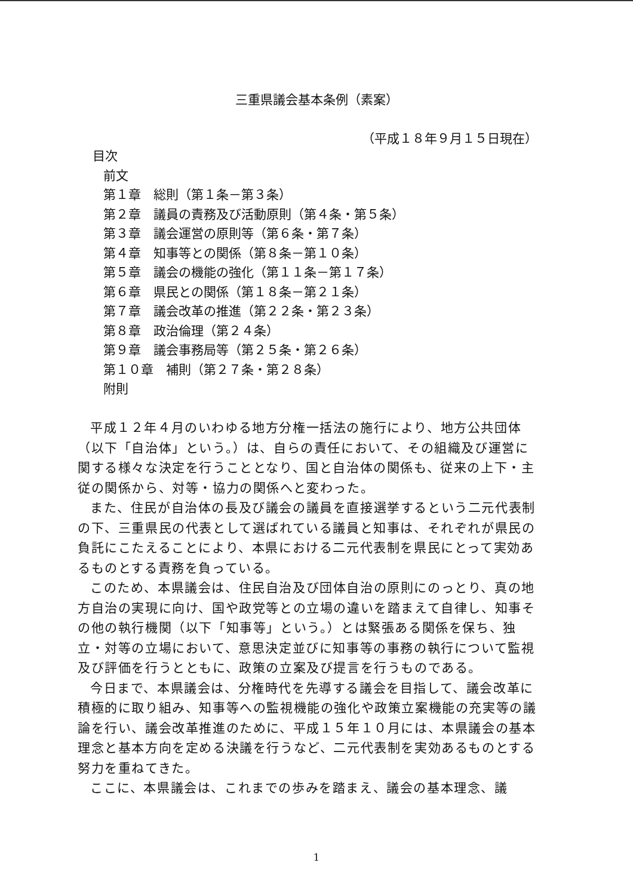三重県議会基本条例（素案）
（平成１８年９月１５日現在）
目次
前文
第１章　総則（第１条－第３条）
第２章　議員の責務及び活動原則（第４条・第５条）
第３章　議会運営の原則等（第６条・第７条）
第４章　知事等との関係（第８条－第１０条）
第５章　議会の機能の強化（第１１条－第１７条）
第６章　県民との関係（第１８条－第２１条）
第７章　議会改革の推進（第２２条・第２３条）
第８章　政治倫理（第２４条）
第９章　議会事務局等（第２５条・第２６条）
第１０章　補則（第２７条・第２８条）
附則
平成１２年４月のいわゆる地方分権一括法の施行により、地方公共団体（以下「自治体」という。）は、自らの責任において、その組織及び運営に関する様々な決定を行うこととなり、国と自治体の関係も、従来の上下・主従の関係から、対等・協力の関係へと変わった。
また、住民が自治体の長及び議会の議員を直接選挙するという二元代表制の下、三重県民の代表として選ばれている議員と知事は、それぞれが県民の負託にこたえることにより、本県における二元代表制を県民にとって実効あるものとする責務を負っている。
このため、本県議会は、住民自治及び団体自治の原則にのっとり、真の地方自治の実現に向け、国や政党等との立場の違いを踏まえて自律し、知事その他の執行機関（以下「知事等」という。）とは緊張ある関係を保ち、独立・対等の立場において、意思決定並びに知事等の事務の執行について監視及び評価を行うとともに、政策の立案及び提言を行うものである。
今日まで、本県議会は、分権時代を先導する議会を目指して、議会改革に積極的に取り組み、知事等への監視機能の強化や政策立案機能の充実等の議論を行い、議会改革推進のために、平成１５年１０月には、本県議会の基本理念と基本方向を定める決議を行うなど、二元代表制を実効あるものとする努力を重ねてきた。
ここに、本県議会は、これまでの歩みを踏まえ、議会の基本理念、議
1